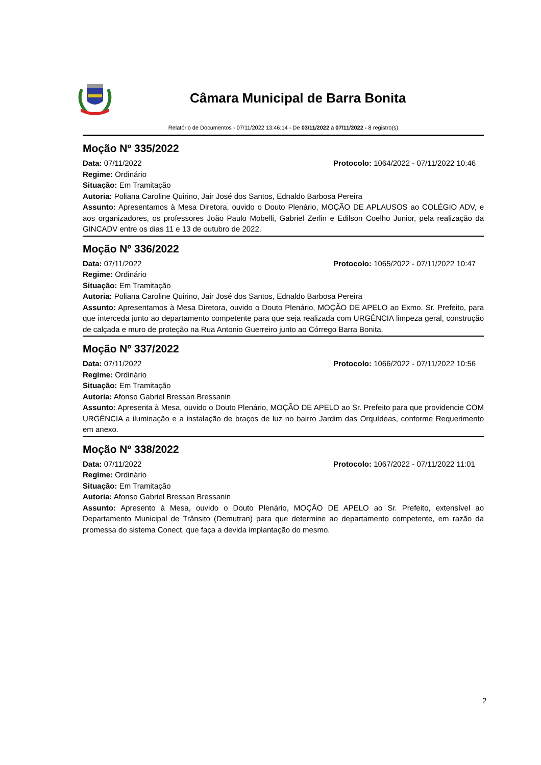Câmara Municipal de Barra Bonita
Relatório de Documentos - 07/11/2022 13:46:14 - De 03/11/2022 à 07/11/2022 - 8 registro(s)
Moção Nº 335/2022
Data: 07/11/2022 Protocolo: 1064/2022 - 07/11/2022 10:46
Regime: Ordinário
Situação: Em Tramitação
Autoria: Poliana Caroline Quirino, Jair José dos Santos, Ednaldo Barbosa Pereira
Assunto: Apresentamos à Mesa Diretora, ouvido o Douto Plenário, MOÇÃO DE APLAUSOS ao COLÉGIO ADV, e aos organizadores, os professores João Paulo Mobelli, Gabriel Zerlin e Edilson Coelho Junior, pela realização da GINCADV entre os dias 11 e 13 de outubro de 2022.
Moção Nº 336/2022
Data: 07/11/2022 Protocolo: 1065/2022 - 07/11/2022 10:47
Regime: Ordinário
Situação: Em Tramitação
Autoria: Poliana Caroline Quirino, Jair José dos Santos, Ednaldo Barbosa Pereira
Assunto: Apresentamos à Mesa Diretora, ouvido o Douto Plenário, MOÇÃO DE APELO ao Exmo. Sr. Prefeito, para que interceda junto ao departamento competente para que seja realizada com URGÊNCIA limpeza geral, construção de calçada e muro de proteção na Rua Antonio Guerreiro junto ao Córrego Barra Bonita.
Moção Nº 337/2022
Data: 07/11/2022 Protocolo: 1066/2022 - 07/11/2022 10:56
Regime: Ordinário
Situação: Em Tramitação
Autoria: Afonso Gabriel Bressan Bressanin
Assunto: Apresenta à Mesa, ouvido o Douto Plenário, MOÇÃO DE APELO ao Sr. Prefeito para que providencie COM URGÊNCIA a iluminação e a instalação de braços de luz no bairro Jardim das Orquídeas, conforme Requerimento em anexo.
Moção Nº 338/2022
Data: 07/11/2022 Protocolo: 1067/2022 - 07/11/2022 11:01
Regime: Ordinário
Situação: Em Tramitação
Autoria: Afonso Gabriel Bressan Bressanin
Assunto: Apresento à Mesa, ouvido o Douto Plenário, MOÇÃO DE APELO ao Sr. Prefeito, extensível ao Departamento Municipal de Trânsito (Demutran) para que determine ao departamento competente, em razão da promessa do sistema Conect, que faça a devida implantação do mesmo.
2